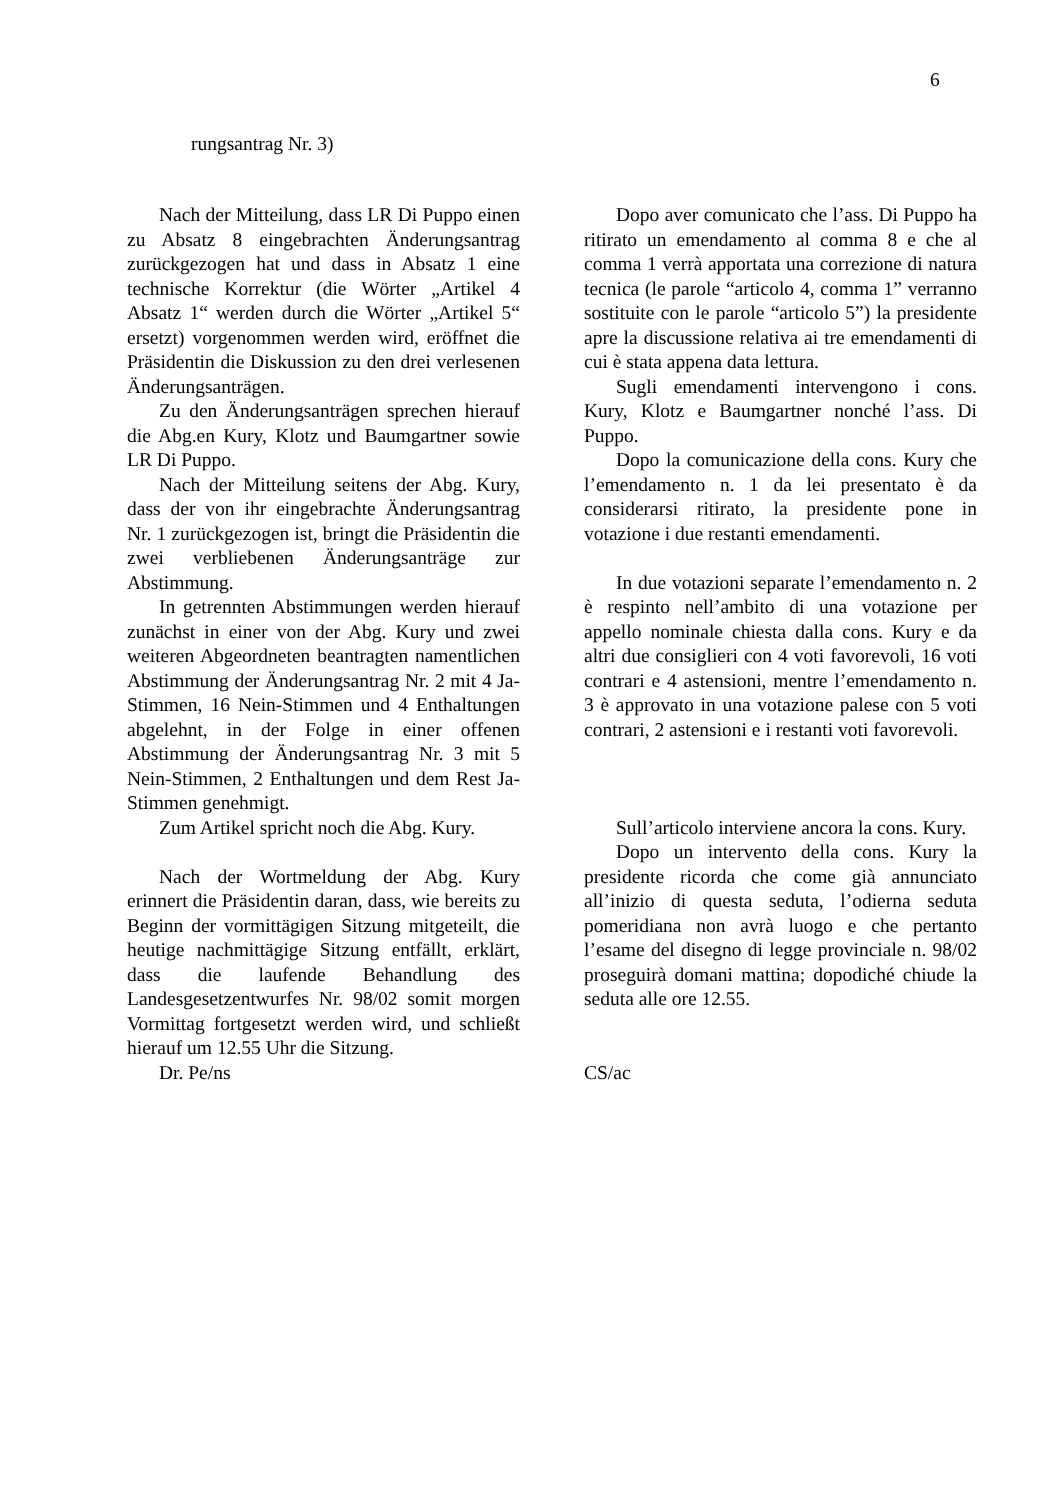6
rungsantrag Nr. 3)
Nach der Mitteilung, dass LR Di Puppo einen zu Absatz 8 eingebrachten Änderungs­antrag zurückgezogen hat und dass in Absatz 1 eine technische Korrektur (die Wörter „Ar­tikel 4 Absatz 1“ werden durch die Wörter „Artikel 5“ ersetzt) vorgenommen werden wird, eröffnet die Präsidentin die Diskussion zu den drei verlesenen Änderungsanträgen.
Zu den Änderungsanträgen sprechen hierauf die Abg.en Kury, Klotz und Baumgartner sowie LR Di Puppo.
Nach der Mitteilung seitens der Abg. Kury, dass der von ihr eingebrachte Ände­rungsantrag Nr. 1 zurückgezogen ist, bringt die Präsidentin die zwei verbliebenen Ände­rungsanträge zur Abstimmung.
In getrennten Abstimmungen werden hierauf zunächst in einer von der Abg. Kury und zwei weiteren Abgeordneten beantragten namentlichen Abstimmung der Änderungs­antrag Nr. 2 mit 4 Ja-Stimmen, 16 Nein-Stimmen und 4 Enthaltungen abgelehnt, in der Folge in einer offenen Abstimmung der Änderungsantrag Nr. 3 mit 5 Nein-Stimmen, 2 Enthaltungen und dem Rest Ja-Stimmen genehmigt.
Zum Artikel spricht noch die Abg. Kury.
Nach der Wortmeldung der Abg. Kury erinnert die Präsidentin daran, dass, wie be­reits zu Beginn der vormittägigen Sitzung mitgeteilt, die heutige nachmittägige Sitzung entfällt, erklärt, dass die laufende Behand­lung des Landesgesetzentwurfes Nr. 98/02 somit morgen Vormittag fortgesetzt werden wird, und schließt hierauf um 12.55 Uhr die Sitzung.
Dr. Pe/ns
Dopo aver comunicato che l’ass. Di Puppo ha ritirato un emendamento al comma 8 e che al comma 1 verrà apportata una cor­rezione di natura tecnica (le parole “articolo 4, comma 1” verranno sostituite con le parole “articolo 5”) la presidente apre la discussione relativa ai tre emendamenti di cui è stata ap­pena data lettura.
Sugli emendamenti intervengono i cons. Kury, Klotz e Baumgartner nonché l’ass. Di Puppo.
Dopo la comunicazione della cons. Kury che l’emendamento n. 1 da lei presentato è da considerarsi ritirato, la presidente pone in votazione i due restanti emendamenti.
In due votazioni separate l’emendamento n. 2 è respinto nell’ambito di una votazione per appello nominale chiesta dalla cons. Kury e da altri due consiglieri con 4 voti favore­voli, 16 voti contrari e 4 astensioni, mentre l’emendamento n. 3 è approvato in una vota­zione palese con 5 voti contrari, 2 astensioni e i restanti voti favorevoli.
Sull’articolo interviene ancora la cons. Kury.
Dopo un intervento della cons. Kury la presidente ricorda che come già annunciato all’inizio di questa seduta, l’odierna seduta pomeridiana non avrà luogo e che pertanto l’esame del disegno di legge provinciale n. 98/02 proseguirà domani mattina; dopodiché chiude la seduta alle ore 12.55.
CS/ac